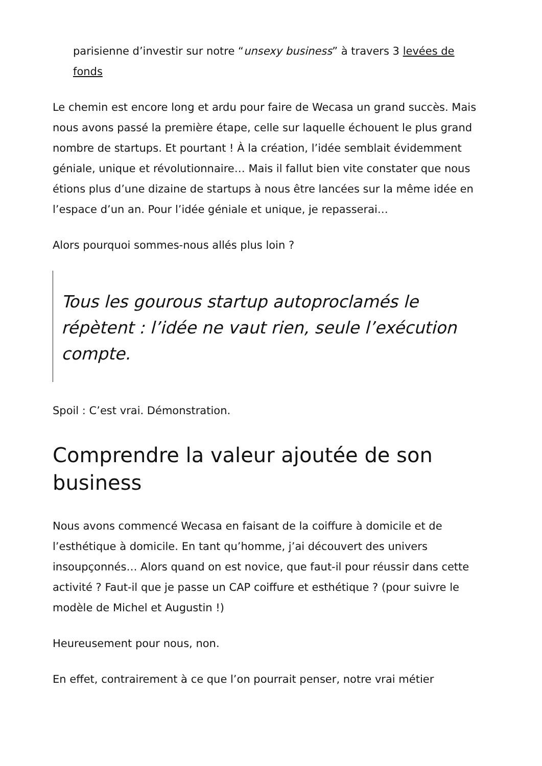parisienne d’investir sur notre “unsexy business” à travers 3 levées de fonds
Le chemin est encore long et ardu pour faire de Wecasa un grand succès. Mais nous avons passé la première étape, celle sur laquelle échouent le plus grand nombre de startups. Et pourtant ! À la création, l’idée semblait évidemment géniale, unique et révolutionnaire… Mais il fallut bien vite constater que nous étions plus d’une dizaine de startups à nous être lancées sur la même idée en l’espace d’un an. Pour l’idée géniale et unique, je repasserai…
Alors pourquoi sommes-nous allés plus loin ?
Tous les gourous startup autoproclamés le répètent : l’idée ne vaut rien, seule l’exécution compte.
Spoil : C’est vrai. Démonstration.
Comprendre la valeur ajoutée de son business
Nous avons commencé Wecasa en faisant de la coiffure à domicile et de l’esthétique à domicile. En tant qu’homme, j’ai découvert des univers insoupçonnés… Alors quand on est novice, que faut-il pour réussir dans cette activité ? Faut-il que je passe un CAP coiffure et esthétique ? (pour suivre le modèle de Michel et Augustin !)
Heureusement pour nous, non.
En effet, contrairement à ce que l’on pourrait penser, notre vrai métier